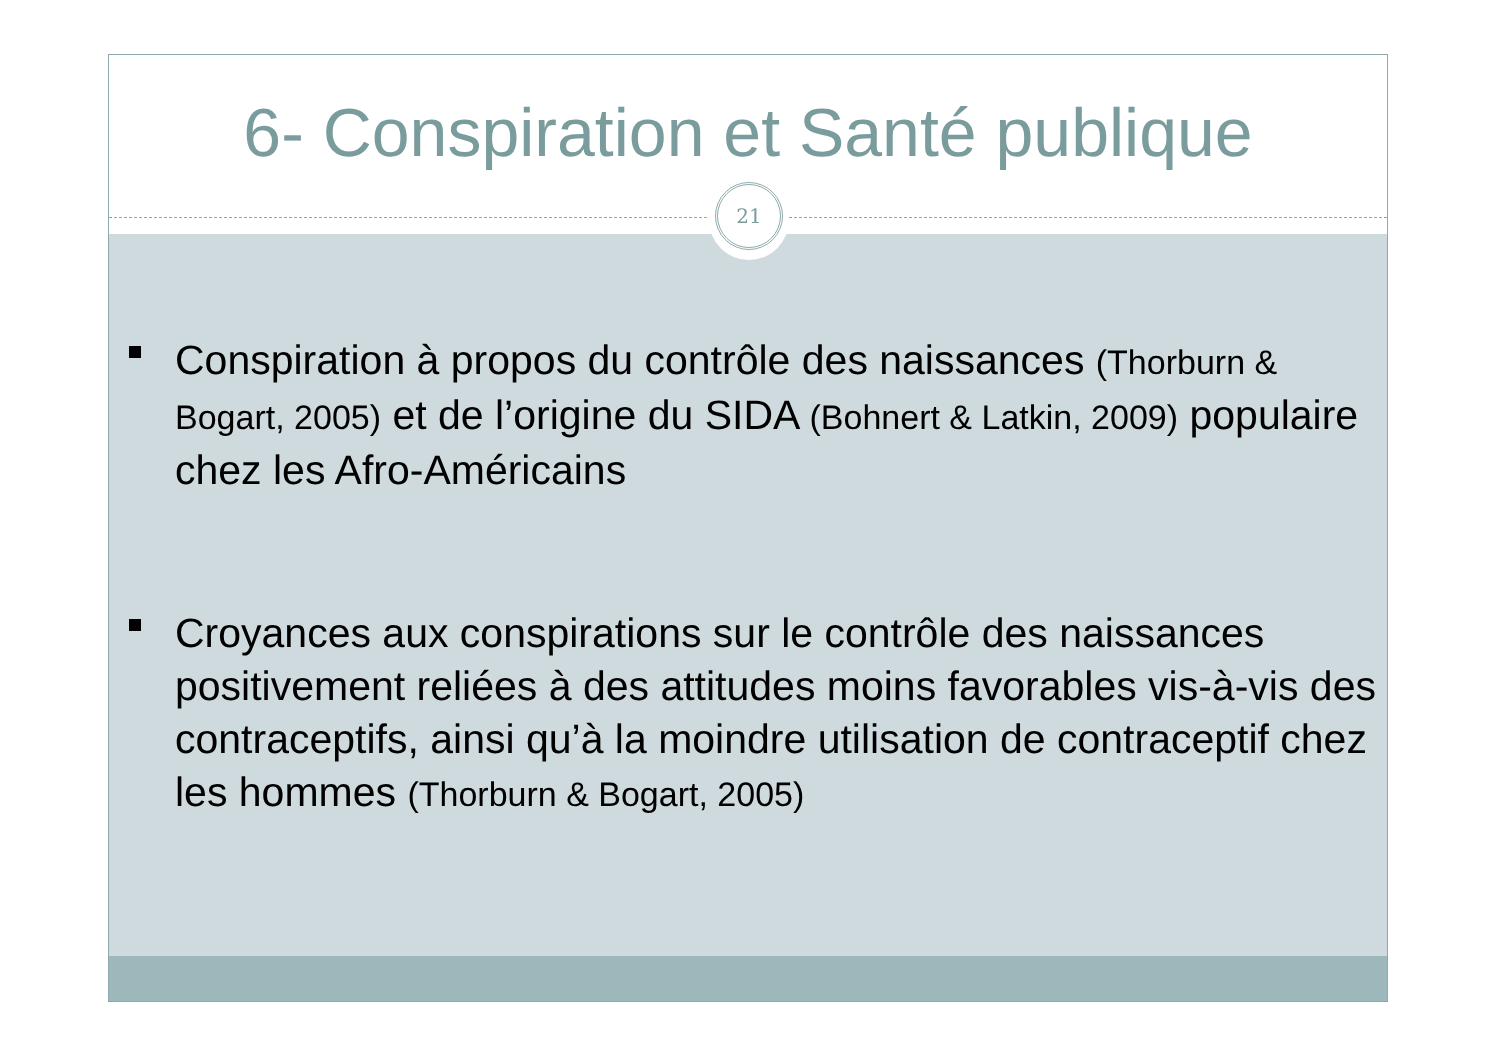6- Conspiration et Santé publique
21
Conspiration à propos du contrôle des naissances (Thorburn & Bogart, 2005) et de l’origine du SIDA (Bohnert & Latkin, 2009) populaire chez les Afro-Américains
Croyances aux conspirations sur le contrôle des naissances positivement reliées à des attitudes moins favorables vis-à-vis des contraceptifs, ainsi qu’à la moindre utilisation de contraceptif chez les hommes (Thorburn & Bogart, 2005)